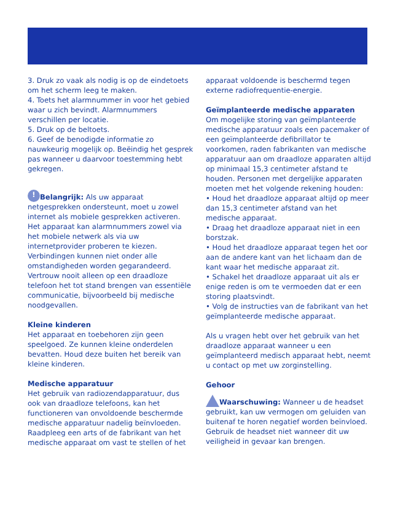3. Druk zo vaak als nodig is op de eindetoets om het scherm leeg te maken.
4. Toets het alarmnummer in voor het gebied waar u zich bevindt. Alarmnummers verschillen per locatie.
5. Druk op de beltoets.
6. Geef de benodigde informatie zo nauwkeurig mogelijk op. Beëindig het gesprek pas wanneer u daarvoor toestemming hebt gekregen.
! Belangrijk: Als uw apparaat netgesprekken ondersteunt, moet u zowel internet als mobiele gesprekken activeren. Het apparaat kan alarmnummers zowel via het mobiele netwerk als via uw internetprovider proberen te kiezen. Verbindingen kunnen niet onder alle omstandigheden worden gegarandeerd. Vertrouw nooit alleen op een draadloze telefoon het tot stand brengen van essentiële communicatie, bijvoorbeeld bij medische noodgevallen.
Kleine kinderen
Het apparaat en toebehoren zijn geen speelgoed. Ze kunnen kleine onderdelen bevatten. Houd deze buiten het bereik van kleine kinderen.
Medische apparatuur
Het gebruik van radiozendapparatuur, dus ook van draadloze telefoons, kan het functioneren van onvoldoende beschermde medische apparatuur nadelig beïnvloeden. Raadpleeg een arts of de fabrikant van het medische apparaat om vast te stellen of het
apparaat voldoende is beschermd tegen externe radiofrequentie-energie.
Geïmplanteerde medische apparaten
Om mogelijke storing van geïmplanteerde medische apparatuur zoals een pacemaker of een geïmplanteerde defibrillator te voorkomen, raden fabrikanten van medische apparatuur aan om draadloze apparaten altijd op minimaal 15,3 centimeter afstand te houden. Personen met dergelijke apparaten moeten met het volgende rekening houden:
• Houd het draadloze apparaat altijd op meer dan 15,3 centimeter afstand van het medische apparaat.
• Draag het draadloze apparaat niet in een borstzak.
• Houd het draadloze apparaat tegen het oor aan de andere kant van het lichaam dan de kant waar het medische apparaat zit.
• Schakel het draadloze apparaat uit als er enige reden is om te vermoeden dat er een storing plaatsvindt.
• Volg de instructies van de fabrikant van het geïmplanteerde medische apparaat.
Als u vragen hebt over het gebruik van het draadloze apparaat wanneer u een geïmplanteerd medisch apparaat hebt, neemt u contact op met uw zorginstelling.
Gehoor
Waarschuwing: Wanneer u de headset gebruikt, kan uw vermogen om geluiden van buitenaf te horen negatief worden beïnvloed. Gebruik de headset niet wanneer dit uw veiligheid in gevaar kan brengen.